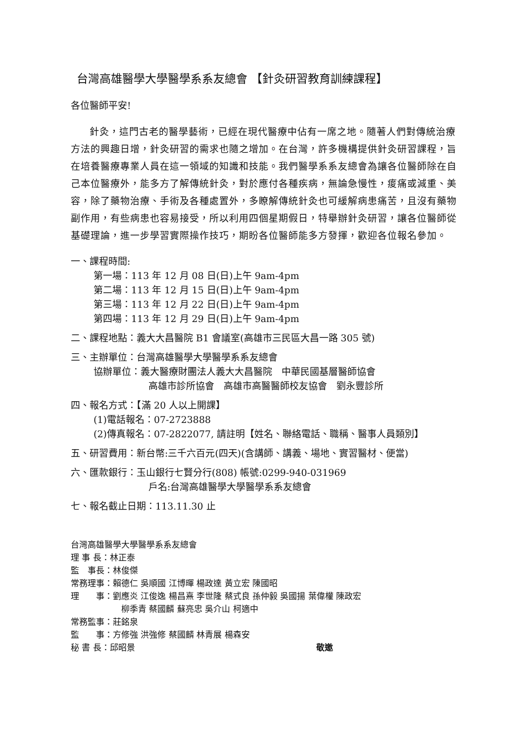台灣高雄醫學大學醫學系系友總會 【針灸研習教育訓練課程】
各位醫師平安!
針灸，這門古老的醫學藝術，已經在現代醫療中佔有一席之地。隨著人們對傳統治療方法的興趣日增，針灸研習的需求也隨之增加。在台灣，許多機構提供針灸研習課程，旨在培養醫療專業人員在這一領域的知識和技能。我們醫學系系友總會為讓各位醫師除在自己本位醫療外，能多方了解傳統針灸，對於應付各種疾病，無論急慢性，痠痛或減重、美容，除了藥物治療、手術及各種處置外，多瞭解傳統針灸也可緩解病患痛苦，且沒有藥物副作用，有些病患也容易接受，所以利用四個星期假日，特舉辦針灸研習，讓各位醫師從基礎理論，進一步學習實際操作技巧，期盼各位醫師能多方發揮，歡迎各位報名參加。
一、課程時間:
第一場：113 年 12 月 08 日(日)上午 9am-4pm
第二場：113 年 12 月 15 日(日)上午 9am-4pm
第三場：113 年 12 月 22 日(日)上午 9am-4pm
第四場：113 年 12 月 29 日(日)上午 9am-4pm
二、課程地點：義大大昌醫院 B1 會議室(高雄市三民區大昌一路 305 號)
三、主辦單位：台灣高雄醫學大學醫學系系友總會
協辦單位：義大醫療財團法人義大大昌醫院　中華民國基層醫師協會
高雄市診所協會　高雄市高醫醫師校友協會　劉永豐診所
四、報名方式：【滿 20 人以上開課】
(1)電話報名：07-2723888
(2)傳真報名：07-2822077, 請註明【姓名、聯絡電話、職稱、醫事人員類別】
五、研習費用：新台幣:三千六百元(四天)(含講師、講義、場地、實習醫材、便當)
六、匯款銀行：玉山銀行七賢分行(808) 帳號:0299-940-031969
戶名:台灣高雄醫學大學醫學系系友總會
七、報名截止日期：113.11.30 止
台灣高雄醫學大學醫學系系友總會
理 事 長：林正泰
監　事長：林俊傑
常務理事：賴德仁 吳順國 江博暉 楊政達 黃立宏 陳國昭
理　　事：劉應炎 江俊逸 楊昌熹 李世隆 蔡式良 孫仲毅 吳國揚 葉偉權 陳政宏
柳季青 蔡國麟 蘇亮忠 吳介山 柯適中
常務監事：莊銘泉
監　　事：方修強 洪強修 蔡國麟 林青展 楊森安
秘 書 長：邱昭景 敬邀